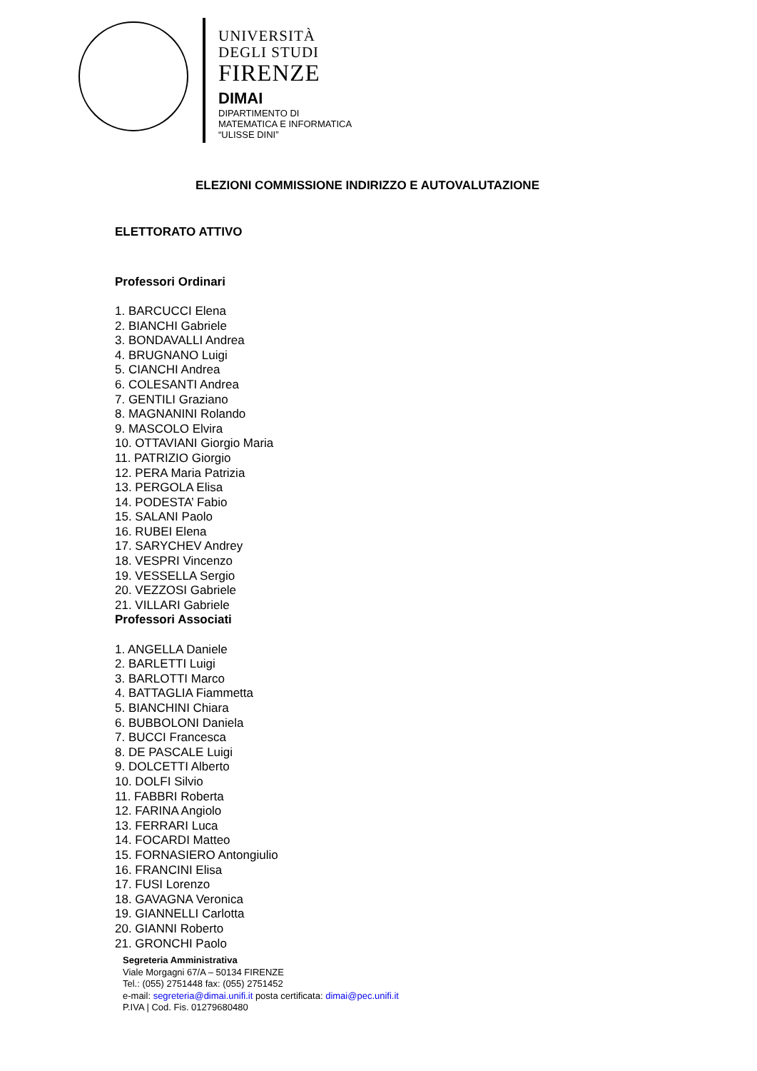UNIVERSITÀ
DEGLI STUDI
FIRENZE
DIMAI
DIPARTIMENTO DI
MATEMATICA E INFORMATICA
“ULISSE DINI”
ELEZIONI COMMISSIONE INDIRIZZO E AUTOVALUTAZIONE
ELETTORATO ATTIVO
Professori Ordinari
1. BARCUCCI Elena
2. BIANCHI Gabriele
3. BONDAVALLI Andrea
4. BRUGNANO Luigi
5. CIANCHI Andrea
6. COLESANTI Andrea
7. GENTILI Graziano
8. MAGNANINI Rolando
9. MASCOLO Elvira
10. OTTAVIANI Giorgio Maria
11. PATRIZIO Giorgio
12. PERA Maria Patrizia
13. PERGOLA Elisa
14. PODESTA’ Fabio
15. SALANI Paolo
16. RUBEI Elena
17. SARYCHEV Andrey
18. VESPRI Vincenzo
19. VESSELLA Sergio
20. VEZZOSI Gabriele
21. VILLARI Gabriele
Professori Associati
1. ANGELLA Daniele
2. BARLETTI Luigi
3. BARLOTTI Marco
4. BATTAGLIA Fiammetta
5. BIANCHINI Chiara
6. BUBBOLONI Daniela
7. BUCCI Francesca
8. DE PASCALE Luigi
9. DOLCETTI Alberto
10. DOLFI Silvio
11. FABBRI Roberta
12. FARINA Angiolo
13. FERRARI Luca
14. FOCARDI Matteo
15. FORNASIERO Antongiulio
16. FRANCINI Elisa
17. FUSI Lorenzo
18. GAVAGNA Veronica
19. GIANNELLI Carlotta
20. GIANNI Roberto
21. GRONCHI Paolo
Segreteria Amministrativa
Viale Morgagni 67/A – 50134 FIRENZE
Tel.: (055) 2751448 fax: (055) 2751452
e-mail: segreteria@dimai.unifi.it posta certificata: dimai@pec.unifi.it
P.IVA | Cod. Fis. 01279680480